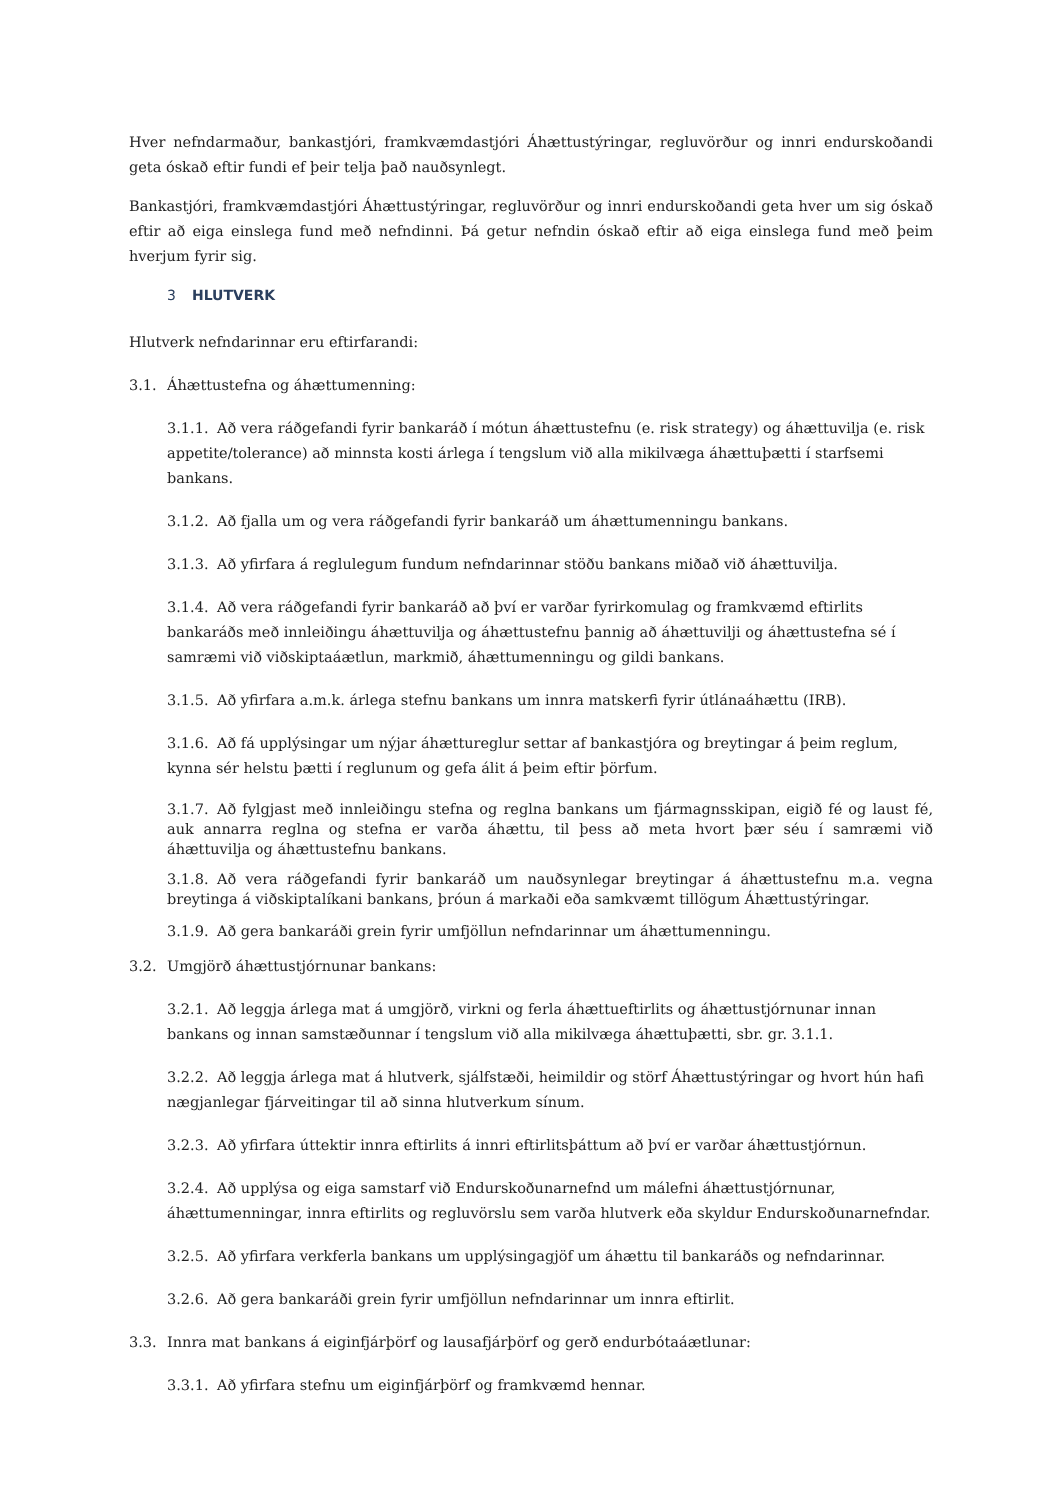Hver nefndarmaður, bankastjóri, framkvæmdastjóri Áhættustýringar, regluvörður og innri endurskoðandi geta óskað eftir fundi ef þeir telja það nauðsynlegt.
Bankastjóri, framkvæmdastjóri Áhættustýringar, regluvörður og innri endurskoðandi geta hver um sig óskað eftir að eiga einslega fund með nefndinni. Þá getur nefndin óskað eftir að eiga einslega fund með þeim hverjum fyrir sig.
3 HLUTVERK
Hlutverk nefndarinnar eru eftirfarandi:
3.1. Áhættustefna og áhættumenning:
3.1.1. Að vera ráðgefandi fyrir bankaráð í mótun áhættustefnu (e. risk strategy) og áhættuvilja (e. risk appetite/tolerance) að minnsta kosti árlega í tengslum við alla mikilvæga áhættuþætti í starfsemi bankans.
3.1.2. Að fjalla um og vera ráðgefandi fyrir bankaráð um áhættumenningu bankans.
3.1.3. Að yfirfara á reglulegum fundum nefndarinnar stöðu bankans miðað við áhættuvilja.
3.1.4. Að vera ráðgefandi fyrir bankaráð að því er varðar fyrirkomulag og framkvæmd eftirlits bankaráðs með innleiðingu áhættuvilja og áhættustefnu þannig að áhættuvilji og áhættustefna sé í samræmi við viðskiptaáætlun, markmið, áhættumenningu og gildi bankans.
3.1.5. Að yfirfara a.m.k. árlega stefnu bankans um innra matskerfi fyrir útlánaáhættu (IRB).
3.1.6. Að fá upplýsingar um nýjar áhættureglur settar af bankastjóra og breytingar á þeim reglum, kynna sér helstu þætti í reglunum og gefa álit á þeim eftir þörfum.
3.1.7. Að fylgjast með innleiðingu stefna og reglna bankans um fjármagnsskipan, eigið fé og laust fé, auk annarra reglna og stefna er varða áhættu, til þess að meta hvort þær séu í samræmi við áhættuvilja og áhættustefnu bankans.
3.1.8. Að vera ráðgefandi fyrir bankaráð um nauðsynlegar breytingar á áhættustefnu m.a. vegna breytinga á viðskiptalíkani bankans, þróun á markaði eða samkvæmt tillögum Áhættustýringar.
3.1.9. Að gera bankaráði grein fyrir umfjöllun nefndarinnar um áhættumenningu.
3.2. Umgjörð áhættustjórnunar bankans:
3.2.1. Að leggja árlega mat á umgjörð, virkni og ferla áhættueftirlits og áhættustjórnunar innan bankans og innan samstæðunnar í tengslum við alla mikilvæga áhættuþætti, sbr. gr. 3.1.1.
3.2.2. Að leggja árlega mat á hlutverk, sjálfstæði, heimildir og störf Áhættustýringar og hvort hún hafi nægjanlegar fjárveitingar til að sinna hlutverkum sínum.
3.2.3. Að yfirfara úttektir innra eftirlits á innri eftirlitsþáttum að því er varðar áhættustjórnun.
3.2.4. Að upplýsa og eiga samstarf við Endurskoðunarnefnd um málefni áhættustjórnunar, áhættumenningar, innra eftirlits og regluvörslu sem varða hlutverk eða skyldur Endurskoðunarnefndar.
3.2.5. Að yfirfara verkferla bankans um upplýsingagjöf um áhættu til bankaráðs og nefndarinnar.
3.2.6. Að gera bankaráði grein fyrir umfjöllun nefndarinnar um innra eftirlit.
3.3. Innra mat bankans á eiginfjárþörf og lausafjárþörf og gerð endurbótaáætlunar:
3.3.1. Að yfirfara stefnu um eiginfjárþörf og framkvæmd hennar.